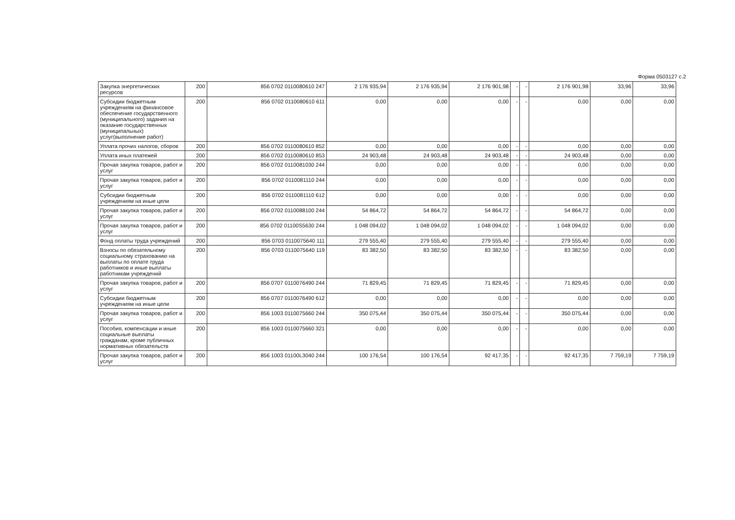Форма 0503127 с.2
| Закупка энергетических ресурсов | 200 | 856 0702 0110080610 247 | 2 176 935,94 | 2 176 935,94 | 2 176 901,98 | - | - | 2 176 901,98 | 33,96 | 33,96 |
| Субсидии бюджетным учреждениям на финансовое обеспечение государственного (муниципального) задания на оказание государственных (муниципальных) услуг(выполнение работ) | 200 | 856 0702 0110080610 611 | 0,00 | 0,00 | 0,00 | - | - | 0,00 | 0,00 | 0,00 |
| Уплата прочих налогов, сборов | 200 | 856 0702 0110080610 852 | 0,00 | 0,00 | 0,00 | - | - | 0,00 | 0,00 | 0,00 |
| Уплата иных платежей | 200 | 856 0702 0110080610 853 | 24 903,48 | 24 903,48 | 24 903,48 | - | - | 24 903,48 | 0,00 | 0,00 |
| Прочая закупка товаров, работ и услуг | 200 | 856 0702 0110081030 244 | 0,00 | 0,00 | 0,00 | - | - | 0,00 | 0,00 | 0,00 |
| Прочая закупка товаров, работ и услуг | 200 | 856 0702 0110081110 244 | 0,00 | 0,00 | 0,00 | - | - | 0,00 | 0,00 | 0,00 |
| Субсидии бюджетным учреждениям на иные цели | 200 | 856 0702 0110081110 612 | 0,00 | 0,00 | 0,00 | - | - | 0,00 | 0,00 | 0,00 |
| Прочая закупка товаров, работ и услуг | 200 | 856 0702 0110088100 244 | 54 864,72 | 54 864,72 | 54 864,72 | - | - | 54 864,72 | 0,00 | 0,00 |
| Прочая закупка товаров, работ и услуг | 200 | 856 0702 01100S5630 244 | 1 048 094,02 | 1 048 094,02 | 1 048 094,02 | - | - | 1 048 094,02 | 0,00 | 0,00 |
| Фонд оплаты труда учреждений | 200 | 856 0703 0110075640 111 | 279 555,40 | 279 555,40 | 279 555,40 | - | - | 279 555,40 | 0,00 | 0,00 |
| Взносы по обязательному социальному страхованию на выплаты по оплате труда работников и иные выплаты работникам учреждений | 200 | 856 0703 0110075640 119 | 83 382,50 | 83 382,50 | 83 382,50 | - | - | 83 382,50 | 0,00 | 0,00 |
| Прочая закупка товаров, работ и услуг | 200 | 856 0707 0110076490 244 | 71 829,45 | 71 829,45 | 71 829,45 | - | - | 71 829,45 | 0,00 | 0,00 |
| Субсидии бюджетным учреждениям на иные цели | 200 | 856 0707 0110076490 612 | 0,00 | 0,00 | 0,00 | - | - | 0,00 | 0,00 | 0,00 |
| Прочая закупка товаров, работ и услуг | 200 | 856 1003 0110075660 244 | 350 075,44 | 350 075,44 | 350 075,44 | - | - | 350 075,44 | 0,00 | 0,00 |
| Пособия, компенсации и иные социальные выплаты гражданам, кроме публичных нормативных обязательств | 200 | 856 1003 0110075660 321 | 0,00 | 0,00 | 0,00 | - | - | 0,00 | 0,00 | 0,00 |
| Прочая закупка товаров, работ и услуг | 200 | 856 1003 01100L3040 244 | 100 176,54 | 100 176,54 | 92 417,35 | - | - | 92 417,35 | 7 759,19 | 7 759,19 |